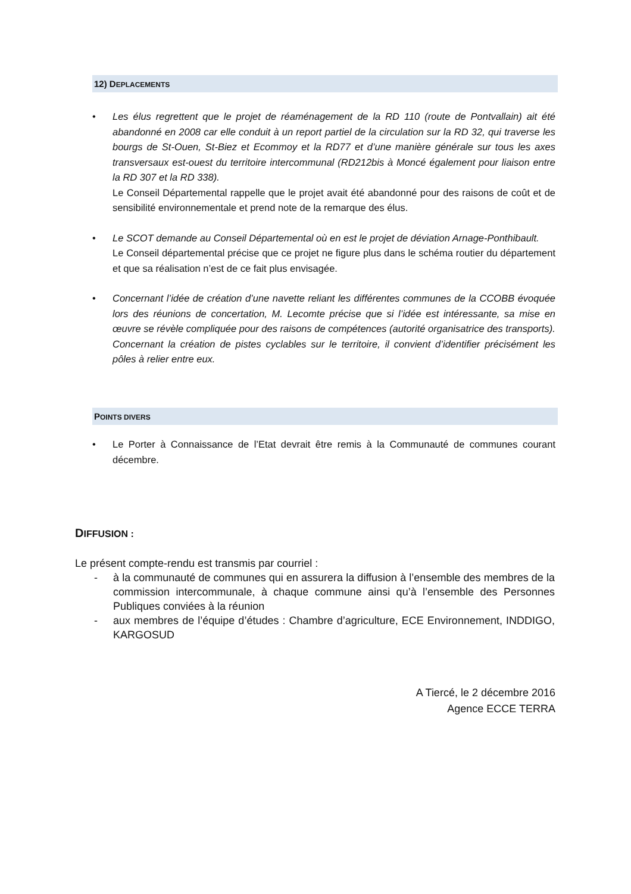12) DEPLACEMENTS
Les élus regrettent que le projet de réaménagement de la RD 110 (route de Pontvallain) ait été abandonné en 2008 car elle conduit à un report partiel de la circulation sur la RD 32, qui traverse les bourgs de St-Ouen, St-Biez et Ecommoy et la RD77 et d’une manière générale sur tous les axes transversaux est-ouest du territoire intercommunal (RD212bis à Moncé également pour liaison entre la RD 307 et la RD 338).
Le Conseil Départemental rappelle que le projet avait été abandonné pour des raisons de coût et de sensibilité environnementale et prend note de la remarque des élus.
Le SCOT demande au Conseil Départemental où en est le projet de déviation Arnage-Ponthibault.
Le Conseil départemental précise que ce projet ne figure plus dans le schéma routier du département et que sa réalisation n’est de ce fait plus envisagée.
Concernant l’idée de création d’une navette reliant les différentes communes de la CCOBB évoquée lors des réunions de concertation, M. Lecomte précise que si l’idée est intéressante, sa mise en œuvre se révèle compliquée pour des raisons de compétences (autorité organisatrice des transports).
Concernant la création de pistes cyclables sur le territoire, il convient d’identifier précisément les pôles à relier entre eux.
POINTS DIVERS
Le Porter à Connaissance de l’Etat devrait être remis à la Communauté de communes courant décembre.
DIFFUSION :
Le présent compte-rendu est transmis par courriel :
- à la communauté de communes qui en assurera la diffusion à l’ensemble des membres de la commission intercommunale, à chaque commune ainsi qu’à l’ensemble des Personnes Publiques conviées à la réunion
- aux membres de l’équipe d’études : Chambre d’agriculture, ECE Environnement, INDDIGO, KARGOSUD
A Tiercé, le 2 décembre 2016
Agence ECCE TERRA